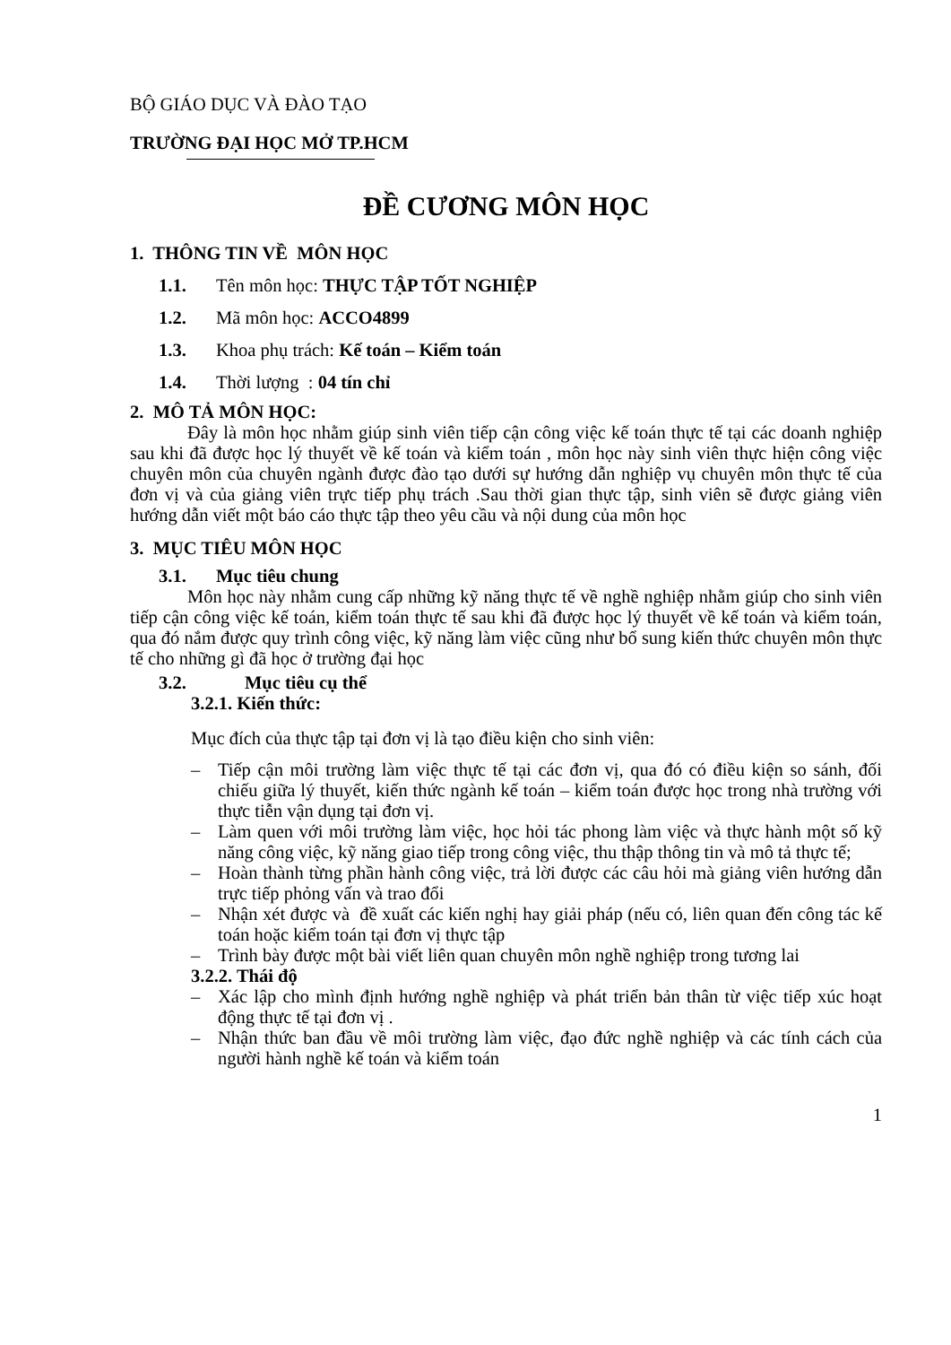BỘ GIÁO DỤC VÀ ĐÀO TẠO
TRƯỜNG ĐẠI HỌC MỞ TP.HCM
ĐỀ CƯƠNG MÔN HỌC
1. THÔNG TIN VỀ MÔN HỌC
1.1. Tên môn học: THỰC TẬP TỐT NGHIỆP
1.2. Mã môn học: ACCO4899
1.3. Khoa phụ trách: Kế toán – Kiểm toán
1.4. Thời lượng : 04 tín chỉ
2. MÔ TẢ MÔN HỌC:
Đây là môn học nhằm giúp sinh viên tiếp cận công việc kế toán thực tế tại các doanh nghiệp sau khi đã được học lý thuyết về kế toán và kiểm toán , môn học này sinh viên thực hiện công việc chuyên môn của chuyên ngành được đào tạo dưới sự hướng dẫn nghiệp vụ chuyên môn thực tế của đơn vị và của giảng viên trực tiếp phụ trách .Sau thời gian thực tập, sinh viên sẽ được giảng viên hướng dẫn viết một báo cáo thực tập theo yêu cầu và nội dung của môn học
3. MỤC TIÊU MÔN HỌC
3.1. Mục tiêu chung
Môn học này nhằm cung cấp những kỹ năng thực tế về nghề nghiệp nhằm giúp cho sinh viên tiếp cận công việc kế toán, kiểm toán thực tế sau khi đã được học lý thuyết về kế toán và kiểm toán, qua đó nắm được quy trình công việc, kỹ năng làm việc cũng như bổ sung kiến thức chuyên môn thực tế cho những gì đã học ở trường đại học
3.2. Mục tiêu cụ thể
3.2.1. Kiến thức:
Mục đích của thực tập tại đơn vị là tạo điều kiện cho sinh viên:
– Tiếp cận môi trường làm việc thực tế tại các đơn vị, qua đó có điều kiện so sánh, đối chiếu giữa lý thuyết, kiến thức ngành kế toán – kiểm toán được học trong nhà trường với thực tiễn vận dụng tại đơn vị.
– Làm quen với môi trường làm việc, học hỏi tác phong làm việc và thực hành một số kỹ năng công việc, kỹ năng giao tiếp trong công việc, thu thập thông tin và mô tả thực tế;
– Hoàn thành từng phần hành công việc, trả lời được các câu hỏi mà giảng viên hướng dẫn trực tiếp phỏng vấn và trao đổi
– Nhận xét được và đề xuất các kiến nghị hay giải pháp (nếu có, liên quan đến công tác kế toán hoặc kiểm toán tại đơn vị thực tập
– Trình bày được một bài viết liên quan chuyên môn nghề nghiệp trong tương lai
3.2.2. Thái độ
– Xác lập cho mình định hướng nghề nghiệp và phát triển bản thân từ việc tiếp xúc hoạt động thực tế tại đơn vị .
– Nhận thức ban đầu về môi trường làm việc, đạo đức nghề nghiệp và các tính cách của người hành nghề kế toán và kiểm toán
1